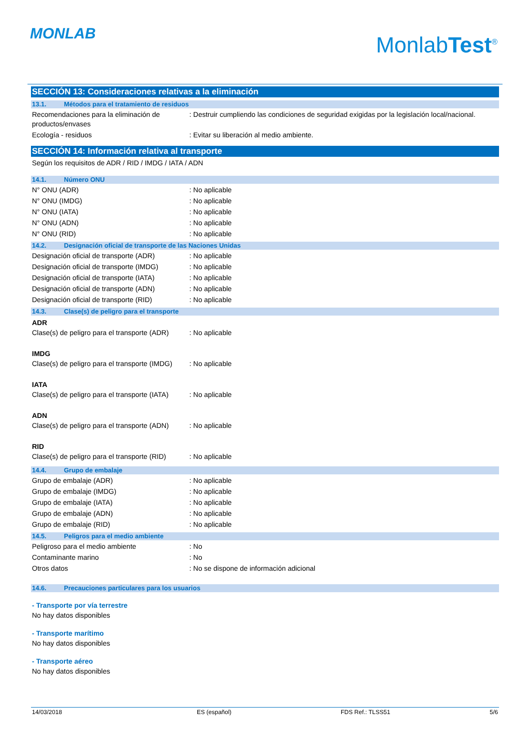MONLAB MonlabTest<sup>®</sup>
SECCIÓN 13: Consideraciones relativas a la eliminación
13.1. Métodos para el tratamiento de residuos
Recomendaciones para la eliminación de productos/envases
: Destruir cumpliendo las condiciones de seguridad exigidas por la legislación local/nacional.
Ecología - residuos : Evitar su liberación al medio ambiente.
SECCIÓN 14: Información relativa al transporte
Según los requisitos de ADR / RID / IMDG / IATA / ADN
14.1. Número ONU
N° ONU (ADR) : No aplicable
N° ONU (IMDG) : No aplicable
N° ONU (IATA) : No aplicable
N° ONU (ADN) : No aplicable
N° ONU (RID) : No aplicable
14.2. Designación oficial de transporte de las Naciones Unidas
Designación oficial de transporte (ADR)
: No aplicable
Designación oficial de transporte (IMDG)
: No aplicable
Designación oficial de transporte (IATA)
: No aplicable
Designación oficial de transporte (ADN)
: No aplicable
Designación oficial de transporte (RID)
: No aplicable
14.3. Clase(s) de peligro para el transporte
ADR
Clase(s) de peligro para el transporte (ADR)
: No aplicable
IMDG
Clase(s) de peligro para el transporte (IMDG)
: No aplicable
IATA
Clase(s) de peligro para el transporte (IATA)
: No aplicable
ADN
Clase(s) de peligro para el transporte (ADN)
: No aplicable
RID
Clase(s) de peligro para el transporte (RID)
: No aplicable
14.4. Grupo de embalaje
Grupo de embalaje (ADR) : No aplicable
Grupo de embalaje (IMDG) : No aplicable
Grupo de embalaje (IATA) : No aplicable
Grupo de embalaje (ADN) : No aplicable
Grupo de embalaje (RID) : No aplicable
14.5. Peligros para el medio ambiente
Peligroso para el medio ambiente : No
Contaminante marino : No
Otros datos : No se dispone de información adicional
14.6. Precauciones particulares para los usuarios
- Transporte por vía terrestre
No hay datos disponibles
- Transporte marítimo
No hay datos disponibles
- Transporte aéreo
No hay datos disponibles
14/03/2018 ES (español) FDS Ref.: TLSS51 5/6